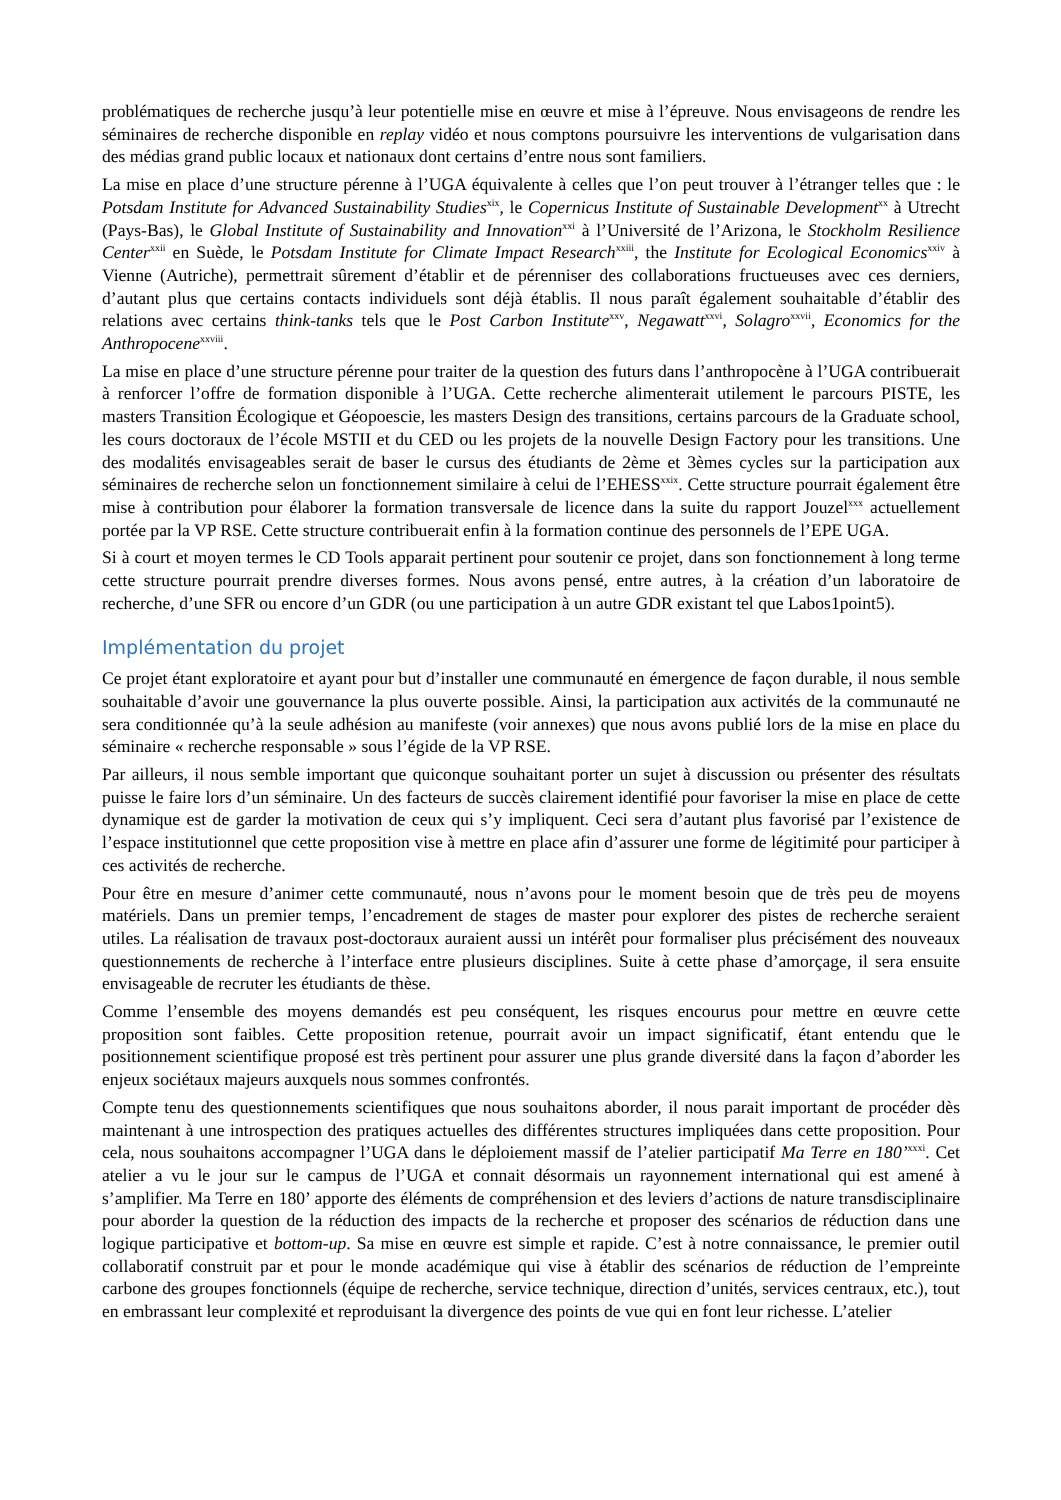problématiques de recherche jusqu’à leur potentielle mise en œuvre et mise à l’épreuve. Nous envisageons de rendre les séminaires de recherche disponible en replay vidéo et nous comptons poursuivre les interventions de vulgarisation dans des médias grand public locaux et nationaux dont certains d’entre nous sont familiers.
La mise en place d’une structure pérenne à l’UGA équivalente à celles que l’on peut trouver à l’étranger telles que : le Potsdam Institute for Advanced Sustainability Studies<sup>xix</sup>, le Copernicus Institute of Sustainable Development<sup>xx</sup> à Utrecht (Pays-Bas), le Global Institute of Sustainability and Innovation<sup>xxi</sup> à l’Université de l’Arizona, le Stockholm Resilience Center<sup>xxii</sup> en Suède, le Potsdam Institute for Climate Impact Research<sup>xxiii</sup>, the Institute for Ecological Economics<sup>xxiv</sup> à Vienne (Autriche), permettrait sûrement d’établir et de pérenniser des collaborations fructueuses avec ces derniers, d’autant plus que certains contacts individuels sont déjà établis. Il nous paraît également souhaitable d’établir des relations avec certains think-tanks tels que le Post Carbon Institute<sup>xxv</sup>, Negawatt<sup>xxvi</sup>, Solagro<sup>xxvii</sup>, Economics for the Anthropocene<sup>xxviii</sup>.
La mise en place d’une structure pérenne pour traiter de la question des futurs dans l’anthropocène à l’UGA contribuerait à renforcer l’offre de formation disponible à l’UGA. Cette recherche alimenterait utilement le parcours PISTE, les masters Transition Écologique et Géopoescie, les masters Design des transitions, certains parcours de la Graduate school, les cours doctoraux de l’école MSTII et du CED ou les projets de la nouvelle Design Factory pour les transitions. Une des modalités envisageables serait de baser le cursus des étudiants de 2ème et 3èmes cycles sur la participation aux séminaires de recherche selon un fonctionnement similaire à celui de l’EHESS<sup>xxix</sup>. Cette structure pourrait également être mise à contribution pour élaborer la formation transversale de licence dans la suite du rapport Jouzel<sup>xxx</sup> actuellement portée par la VP RSE. Cette structure contribuerait enfin à la formation continue des personnels de l’EPE UGA.
Si à court et moyen termes le CD Tools apparait pertinent pour soutenir ce projet, dans son fonctionnement à long terme cette structure pourrait prendre diverses formes. Nous avons pensé, entre autres, à la création d’un laboratoire de recherche, d’une SFR ou encore d’un GDR (ou une participation à un autre GDR existant tel que Labos1point5).
Implémentation du projet
Ce projet étant exploratoire et ayant pour but d’installer une communauté en émergence de façon durable, il nous semble souhaitable d’avoir une gouvernance la plus ouverte possible. Ainsi, la participation aux activités de la communauté ne sera conditionnée qu’à la seule adhésion au manifeste (voir annexes) que nous avons publié lors de la mise en place du séminaire « recherche responsable » sous l’égide de la VP RSE.
Par ailleurs, il nous semble important que quiconque souhaitant porter un sujet à discussion ou présenter des résultats puisse le faire lors d’un séminaire. Un des facteurs de succès clairement identifié pour favoriser la mise en place de cette dynamique est de garder la motivation de ceux qui s’y impliquent. Ceci sera d’autant plus favorisé par l’existence de l’espace institutionnel que cette proposition vise à mettre en place afin d’assurer une forme de légitimité pour participer à ces activités de recherche.
Pour être en mesure d’animer cette communauté, nous n’avons pour le moment besoin que de très peu de moyens matériels. Dans un premier temps, l’encadrement de stages de master pour explorer des pistes de recherche seraient utiles. La réalisation de travaux post-doctoraux auraient aussi un intérêt pour formaliser plus précisément des nouveaux questionnements de recherche à l’interface entre plusieurs disciplines. Suite à cette phase d’amorçage, il sera ensuite envisageable de recruter les étudiants de thèse.
Comme l’ensemble des moyens demandés est peu conséquent, les risques encourus pour mettre en œuvre cette proposition sont faibles. Cette proposition retenue, pourrait avoir un impact significatif, étant entendu que le positionnement scientifique proposé est très pertinent pour assurer une plus grande diversité dans la façon d’aborder les enjeux sociétaux majeurs auxquels nous sommes confrontés.
Compte tenu des questionnements scientifiques que nous souhaitons aborder, il nous parait important de procéder dès maintenant à une introspection des pratiques actuelles des différentes structures impliquées dans cette proposition. Pour cela, nous souhaitons accompagner l’UGA dans le déploiement massif de l’atelier participatif Ma Terre en 180’<sup>xxxi</sup>. Cet atelier a vu le jour sur le campus de l’UGA et connait désormais un rayonnement international qui est amené à s’amplifier. Ma Terre en 180’ apporte des éléments de compréhension et des leviers d’actions de nature transdisciplinaire pour aborder la question de la réduction des impacts de la recherche et proposer des scénarios de réduction dans une logique participative et bottom-up. Sa mise en œuvre est simple et rapide. C’est à notre connaissance, le premier outil collaboratif construit par et pour le monde académique qui vise à établir des scénarios de réduction de l’empreinte carbone des groupes fonctionnels (équipe de recherche, service technique, direction d’unités, services centraux, etc.), tout en embrassant leur complexité et reproduisant la divergence des points de vue qui en font leur richesse. L’atelier